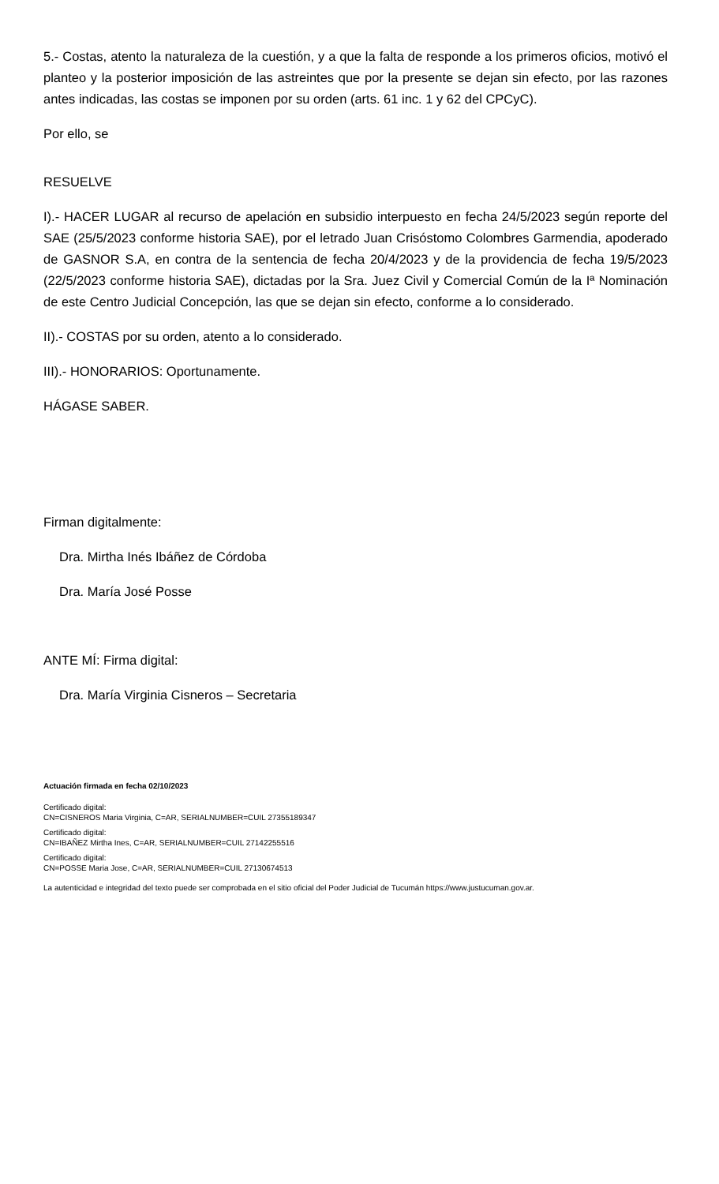5.- Costas, atento la naturaleza de la cuestión, y a que la falta de responde a los primeros oficios, motivó el planteo y la posterior imposición de las astreintes que por la presente se dejan sin efecto, por las razones antes indicadas, las costas se imponen por su orden (arts. 61 inc. 1 y 62 del CPCyC).
Por ello, se
RESUELVE
I).- HACER LUGAR al recurso de apelación en subsidio interpuesto en fecha 24/5/2023 según reporte del SAE (25/5/2023 conforme historia SAE), por el letrado Juan Crisóstomo Colombres Garmendia, apoderado de GASNOR S.A, en contra de la sentencia de fecha 20/4/2023 y de la providencia de fecha 19/5/2023 (22/5/2023 conforme historia SAE), dictadas por la Sra. Juez Civil y Comercial Común de la Iª Nominación de este Centro Judicial Concepción, las que se dejan sin efecto, conforme a lo considerado.
II).- COSTAS por su orden, atento a lo considerado.
III).- HONORARIOS: Oportunamente.
HÁGASE SABER.
Firman digitalmente:
Dra. Mirtha Inés Ibáñez de Córdoba
Dra. María José Posse
ANTE MÍ: Firma digital:
Dra. María Virginia Cisneros – Secretaria
Actuación firmada en fecha 02/10/2023
Certificado digital:
CN=CISNEROS Maria Virginia, C=AR, SERIALNUMBER=CUIL 27355189347
Certificado digital:
CN=IBAÑEZ Mirtha Ines, C=AR, SERIALNUMBER=CUIL 27142255516
Certificado digital:
CN=POSSE Maria Jose, C=AR, SERIALNUMBER=CUIL 27130674513
La autenticidad e integridad del texto puede ser comprobada en el sitio oficial del Poder Judicial de Tucumán https://www.justucuman.gov.ar.